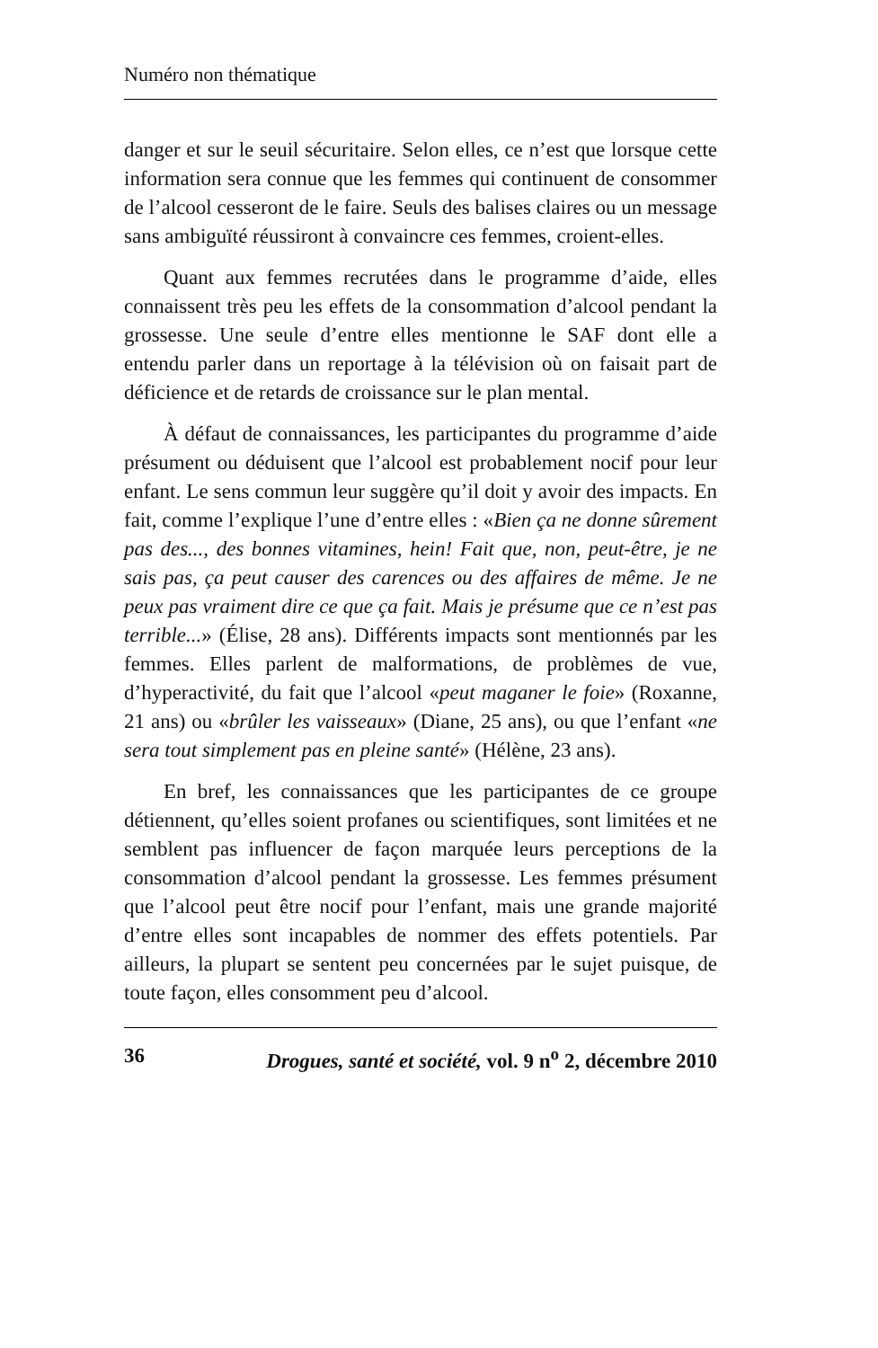Numéro non thématique
danger et sur le seuil sécuritaire. Selon elles, ce n’est que lorsque cette information sera connue que les femmes qui continuent de consommer de l’alcool cesseront de le faire. Seuls des balises claires ou un message sans ambiguïté réussiront à convaincre ces femmes, croient-elles.
Quant aux femmes recrutées dans le programme d’aide, elles connaissent très peu les effets de la consommation d’alcool pendant la grossesse. Une seule d’entre elles mentionne le SAF dont elle a entendu parler dans un reportage à la télévision où on faisait part de déficience et de retards de croissance sur le plan mental.
À défaut de connaissances, les participantes du programme d’aide présument ou déduisent que l’alcool est probablement nocif pour leur enfant. Le sens commun leur suggère qu’il doit y avoir des impacts. En fait, comme l’explique l’une d’entre elles : «Bien ça ne donne sûrement pas des..., des bonnes vitamines, hein! Fait que, non, peut-être, je ne sais pas, ça peut causer des carences ou des affaires de même. Je ne peux pas vraiment dire ce que ça fait. Mais je présume que ce n’est pas terrible...» (Élise, 28 ans). Différents impacts sont mentionnés par les femmes. Elles parlent de malformations, de problèmes de vue, d’hyperactivité, du fait que l’alcool «peut maganer le foie» (Roxanne, 21 ans) ou «brûler les vaisseaux» (Diane, 25 ans), ou que l’enfant «ne sera tout simplement pas en pleine santé» (Hélène, 23 ans).
En bref, les connaissances que les participantes de ce groupe détiennent, qu’elles soient profanes ou scientifiques, sont limitées et ne semblent pas influencer de façon marquée leurs perceptions de la consommation d’alcool pendant la grossesse. Les femmes présument que l’alcool peut être nocif pour l’enfant, mais une grande majorité d’entre elles sont incapables de nommer des effets potentiels. Par ailleurs, la plupart se sentent peu concernées par le sujet puisque, de toute façon, elles consomment peu d’alcool.
36 Drogues, santé et société, vol. 9 n<sup>o</sup> 2, décembre 2010